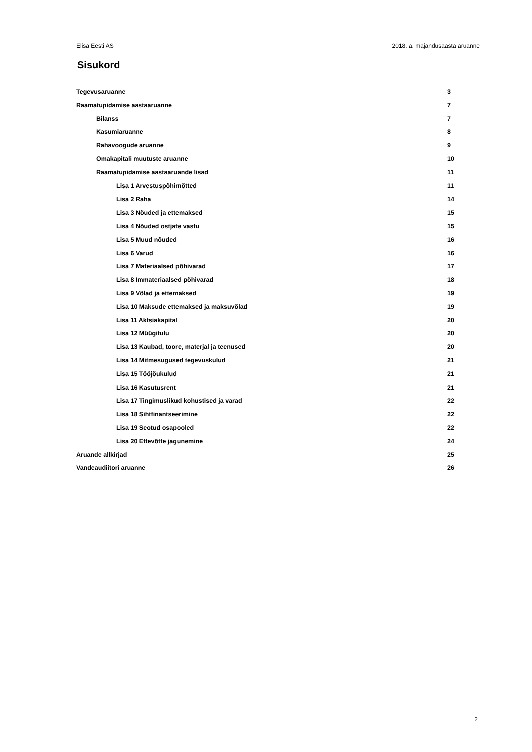Elisa Eesti AS 2018. a. majandusaasta aruanne
Sisukord
Tegevusaruanne 3
Raamatupidamise aastaaruanne 7
Bilanss 7
Kasumiaruanne 8
Rahavoogude aruanne 9
Omakapitali muutuste aruanne 10
Raamatupidamise aastaaruande lisad 11
Lisa 1 Arvestuspõhimõtted 11
Lisa 2 Raha 14
Lisa 3 Nõuded ja ettemaksed 15
Lisa 4 Nõuded ostjate vastu 15
Lisa 5 Muud nõuded 16
Lisa 6 Varud 16
Lisa 7 Materiaalsed põhivarad 17
Lisa 8 Immateriaalsed põhivarad 18
Lisa 9 Võlad ja ettemaksed 19
Lisa 10 Maksude ettemaksed ja maksuvõlad 19
Lisa 11 Aktsiakapital 20
Lisa 12 Müügitulu 20
Lisa 13 Kaubad, toore, materjal ja teenused 20
Lisa 14 Mitmesugused tegevuskulud 21
Lisa 15 Tööjõukulud 21
Lisa 16 Kasutusrent 21
Lisa 17 Tingimuslikud kohustised ja varad 22
Lisa 18 Sihtfinantseerimine 22
Lisa 19 Seotud osapooled 22
Lisa 20 Ettevõtte jagunemine 24
Aruande allkirjad 25
Vandeaudiitori aruanne 26
2